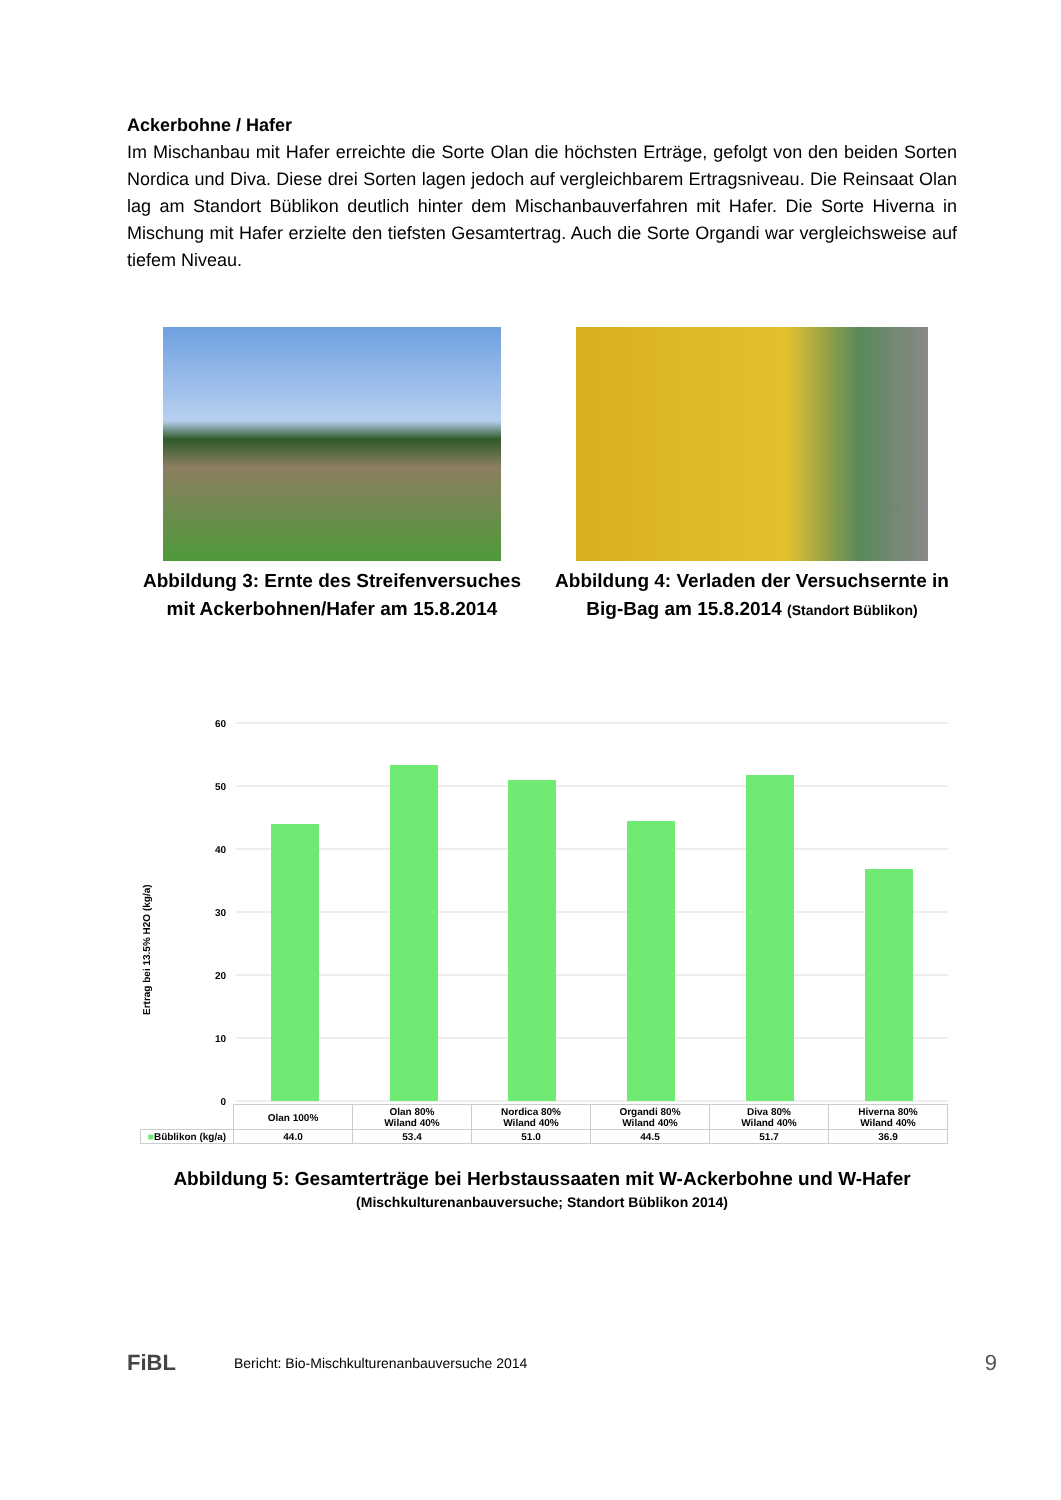Ackerbohne / Hafer
Im Mischanbau mit Hafer erreichte die Sorte Olan die höchsten Erträge, gefolgt von den beiden Sorten Nordica und Diva. Diese drei Sorten lagen jedoch auf vergleichbarem Ertragsniveau. Die Reinsaat Olan lag am Standort Büblikon deutlich hinter dem Mischanbauverfahren mit Hafer. Die Sorte Hiverna in Mischung mit Hafer erzielte den tiefsten Gesamtertrag. Auch die Sorte Organdi war vergleichsweise auf tiefem Niveau.
Abbildung 3: Ernte des Streifenversuches mit Ackerbohnen/Hafer am 15.8.2014
Abbildung 4: Verladen der Versuchsernte in Big-Bag am 15.8.2014 (Standort Büblikon)
Ertrag bei 13.5% H2O (kg/a)
60
50
40
30
20
10
0
| | Olan 100% | Olan 80% Wiland 40% | Nordica 80% Wiland 40% | Organdi 80% Wiland 40% | Diva 80% Wiland 40% | Hiverna 80% Wiland 40% |
| ■ Büblikon (kg/a) | 44.0 | 53.4 | 51.0 | 44.5 | 51.7 | 36.9 |
Abbildung 5: Gesamterträge bei Herbstaussaaten mit W-Ackerbohne und W-Hafer
(Mischkulturenanbauversuche; Standort Büblikon 2014)
FiBL Bericht: Bio-Mischkulturenanbauversuche 2014 9